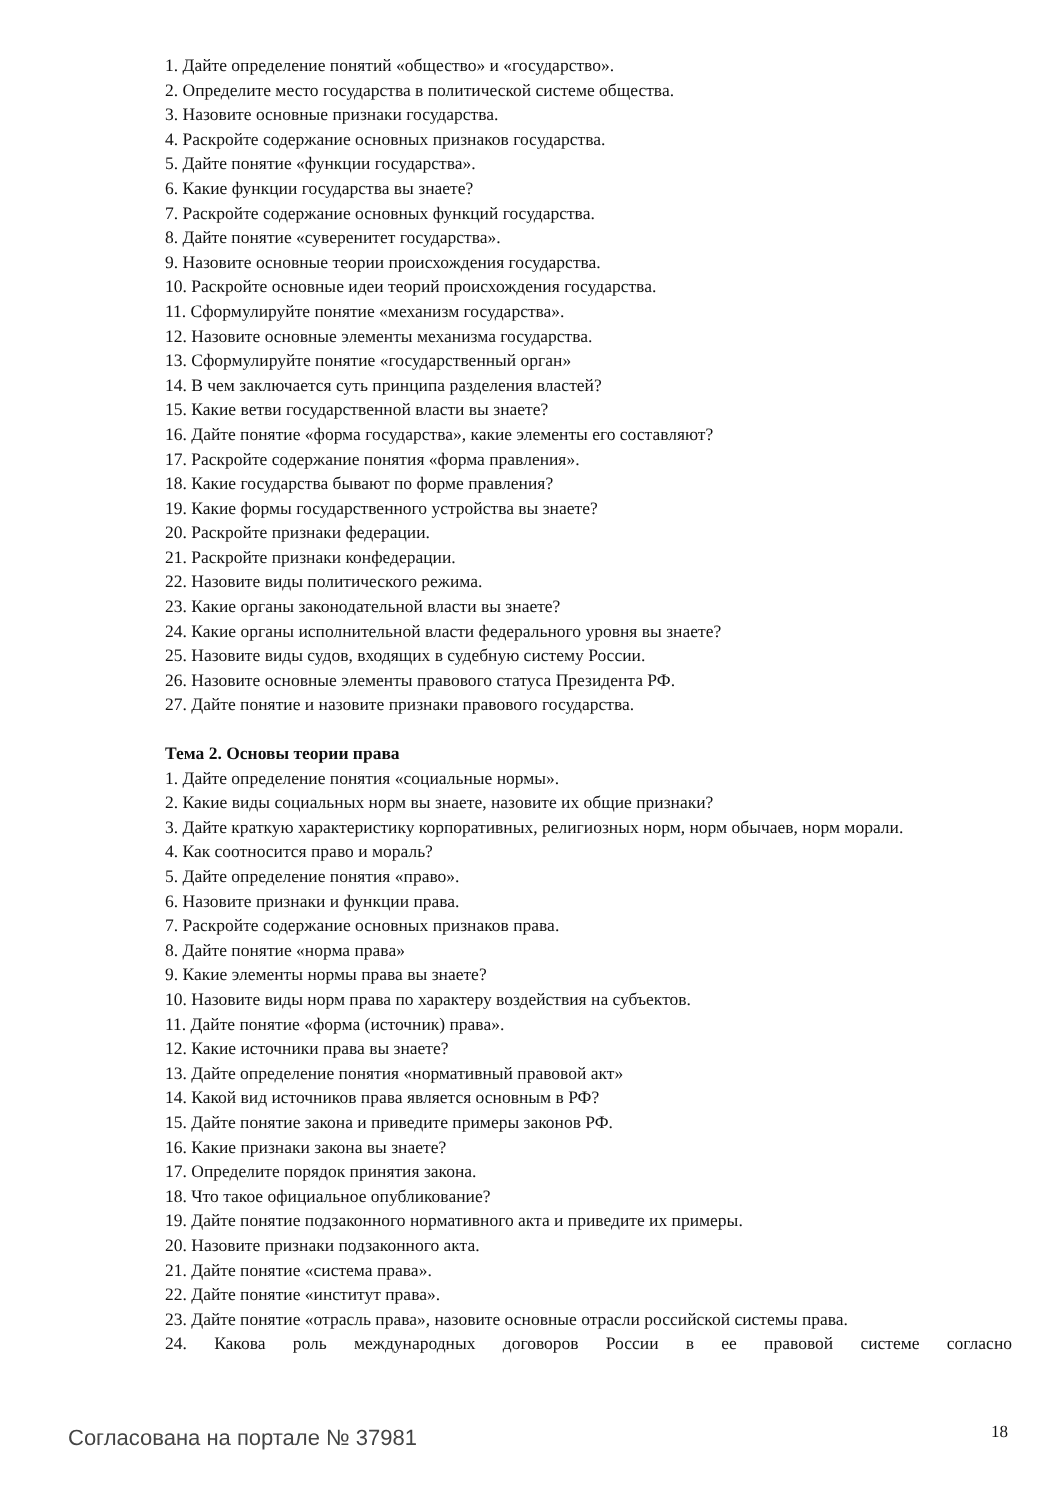1. Дайте определение понятий «общество» и «государство».
2. Определите место государства в политической системе общества.
3. Назовите основные признаки государства.
4. Раскройте содержание основных признаков государства.
5. Дайте понятие «функции государства».
6. Какие функции государства вы знаете?
7. Раскройте содержание основных функций государства.
8. Дайте понятие «суверенитет государства».
9. Назовите основные теории происхождения государства.
10. Раскройте основные идеи теорий происхождения государства.
11. Сформулируйте понятие «механизм государства».
12. Назовите основные элементы механизма государства.
13. Сформулируйте понятие «государственный орган»
14. В чем заключается суть принципа разделения властей?
15. Какие ветви государственной власти вы знаете?
16. Дайте понятие «форма государства», какие элементы его составляют?
17. Раскройте содержание понятия «форма правления».
18. Какие государства бывают по форме правления?
19. Какие формы государственного устройства вы знаете?
20. Раскройте признаки федерации.
21. Раскройте признаки конфедерации.
22. Назовите виды политического режима.
23. Какие органы законодательной власти вы знаете?
24. Какие органы исполнительной власти федерального уровня вы знаете?
25. Назовите виды судов, входящих в судебную систему России.
26. Назовите основные элементы правового статуса Президента РФ.
27. Дайте понятие и назовите признаки правового государства.
Тема 2. Основы теории права
1. Дайте определение понятия «социальные нормы».
2. Какие виды социальных норм вы знаете, назовите их общие признаки?
3. Дайте краткую характеристику корпоративных, религиозных норм, норм обычаев, норм морали.
4. Как соотносится право и мораль?
5. Дайте определение понятия «право».
6. Назовите признаки и функции права.
7. Раскройте содержание основных признаков права.
8. Дайте понятие «норма права»
9. Какие элементы нормы права вы знаете?
10. Назовите виды норм права по характеру воздействия на субъектов.
11. Дайте понятие «форма (источник) права».
12. Какие источники права вы знаете?
13. Дайте определение понятия «нормативный правовой акт»
14. Какой вид источников права является основным в РФ?
15. Дайте понятие закона и приведите примеры законов РФ.
16. Какие признаки закона вы знаете?
17. Определите порядок принятия закона.
18. Что такое официальное опубликование?
19. Дайте понятие подзаконного нормативного акта и приведите их примеры.
20. Назовите признаки подзаконного акта.
21. Дайте понятие «система права».
22. Дайте понятие «институт права».
23. Дайте понятие «отрасль права», назовите основные отрасли российской системы права.
24. Какова роль международных договоров России в ее правовой системе согласно
Согласована на портале № 37981 18